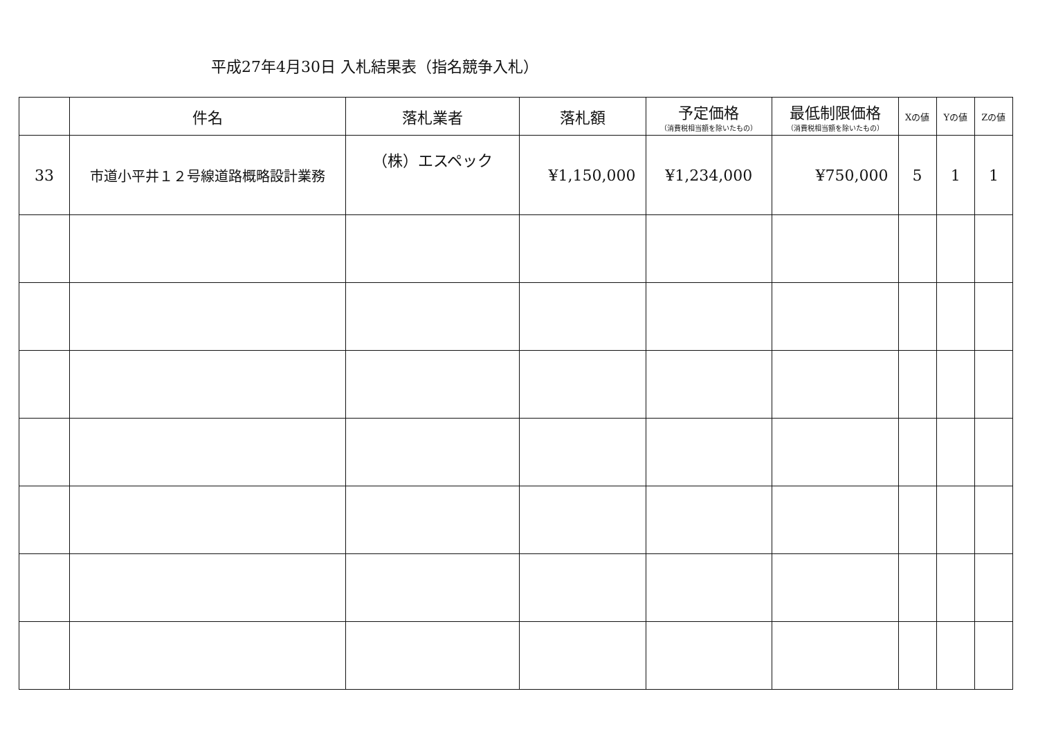平成27年4月30日 入札結果表（指名競争入札）
| | 件名 | 落札業者 | 落札額 | 予定価格 （消費税相当額を除いたもの） | 最低制限価格 （消費税相当額を除いたもの） | Xの値 | Yの値 | Zの値 |
| --- | --- | --- | --- | --- | --- | --- | --- | --- |
| 33 | 市道小平井１２号線道路概略設計業務 | （株）エスペック | ¥1,150,000 | ¥1,234,000 | ¥750,000 | 5 | 1 | 1 |